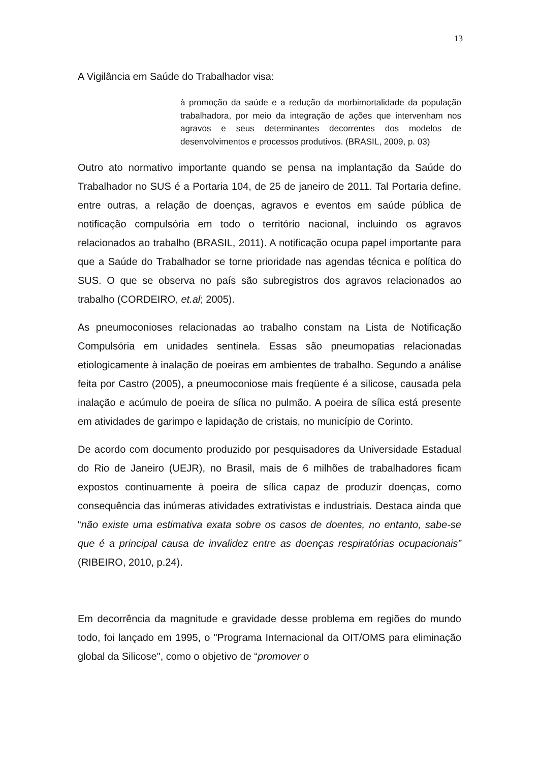13
A Vigilância em Saúde do Trabalhador visa:
à promoção da saúde e a redução da morbimortalidade da população trabalhadora, por meio da integração de ações que intervenham nos agravos e seus determinantes decorrentes dos modelos de desenvolvimentos e processos produtivos. (BRASIL, 2009, p. 03)
Outro ato normativo importante quando se pensa na implantação da Saúde do Trabalhador no SUS é a Portaria 104, de 25 de janeiro de 2011. Tal Portaria define, entre outras, a relação de doenças, agravos e eventos em saúde pública de notificação compulsória em todo o território nacional, incluindo os agravos relacionados ao trabalho (BRASIL, 2011). A notificação ocupa papel importante para que a Saúde do Trabalhador se torne prioridade nas agendas técnica e política do SUS. O que se observa no país são subregistros dos agravos relacionados ao trabalho (CORDEIRO, et.al; 2005).
As pneumoconioses relacionadas ao trabalho constam na Lista de Notificação Compulsória em unidades sentinela. Essas são pneumopatias relacionadas etiologicamente à inalação de poeiras em ambientes de trabalho. Segundo a análise feita por Castro (2005), a pneumoconiose mais freqüente é a silicose, causada pela inalação e acúmulo de poeira de sílica no pulmão. A poeira de sílica está presente em atividades de garimpo e lapidação de cristais, no município de Corinto.
De acordo com documento produzido por pesquisadores da Universidade Estadual do Rio de Janeiro (UEJR), no Brasil, mais de 6 milhões de trabalhadores ficam expostos continuamente à poeira de sílica capaz de produzir doenças, como consequência das inúmeras atividades extrativistas e industriais. Destaca ainda que “não existe uma estimativa exata sobre os casos de doentes, no entanto, sabe-se que é a principal causa de invalidez entre as doenças respiratórias ocupacionais” (RIBEIRO, 2010, p.24).
Em decorrência da magnitude e gravidade desse problema em regiões do mundo todo, foi lançado em 1995, o "Programa Internacional da OIT/OMS para eliminação global da Silicose", como o objetivo de “promover o